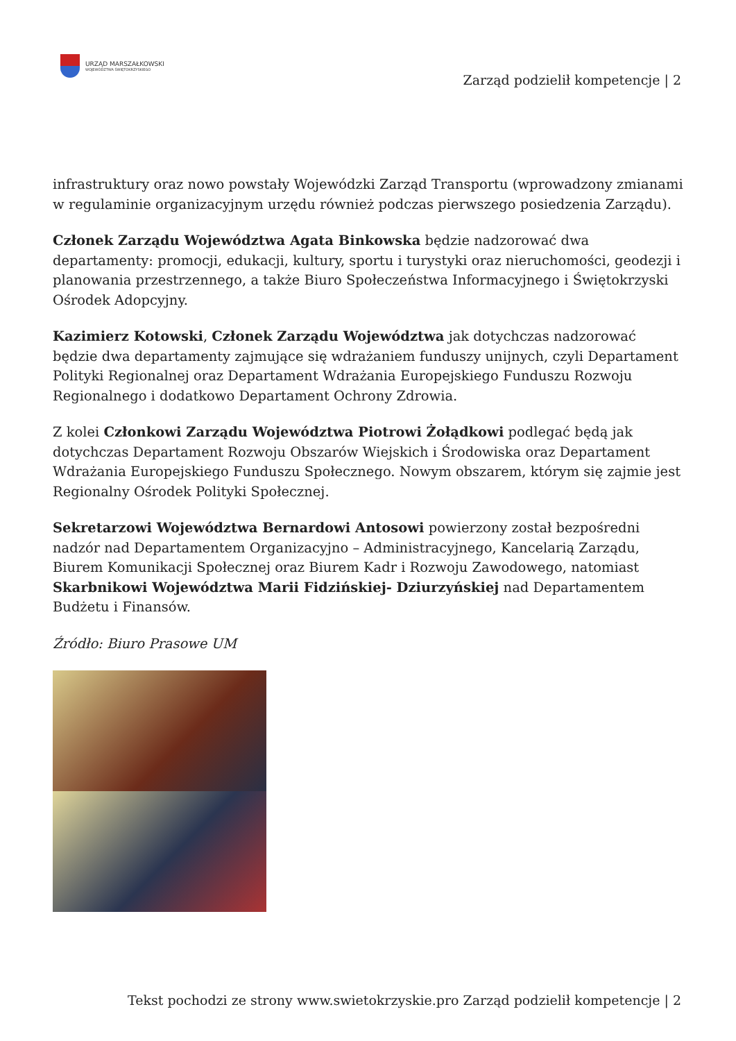URZĄD MARSZAŁKOWSKI
WOJEWÓDZTWA ŚWIĘTOKRZYSKIEGO
Zarząd podzielił kompetencje | 2
infrastruktury oraz nowo powstały Wojewódzki Zarząd Transportu (wprowadzony zmianami w regulaminie organizacyjnym urzędu również podczas pierwszego posiedzenia Zarządu).
Członek Zarządu Województwa Agata Binkowska będzie nadzorować dwa departamenty: promocji, edukacji, kultury, sportu i turystyki oraz nieruchomości, geodezji i planowania przestrzennego, a także Biuro Społeczeństwa Informacyjnego i Świętokrzyski Ośrodek Adopcyjny.
Kazimierz Kotowski, Członek Zarządu Województwa jak dotychczas nadzorować będzie dwa departamenty zajmujące się wdrażaniem funduszy unijnych, czyli Departament Polityki Regionalnej oraz Departament Wdrażania Europejskiego Funduszu Rozwoju Regionalnego i dodatkowo Departament Ochrony Zdrowia.
Z kolei Członkowi Zarządu Województwa Piotrowi Żołądkowi podlegać będą jak dotychczas Departament Rozwoju Obszarów Wiejskich i Środowiska oraz Departament Wdrażania Europejskiego Funduszu Społecznego. Nowym obszarem, którym się zajmie jest Regionalny Ośrodek Polityki Społecznej.
Sekretarzowi Województwa Bernardowi Antosowi powierzony został bezpośredni nadzór nad Departamentem Organizacyjno – Administracyjnego, Kancelarią Zarządu, Biurem Komunikacji Społecznej oraz Biurem Kadr i Rozwoju Zawodowego, natomiast Skarbnikowi Województwa Marii Fidzińskiej- Dziurzyńskiej nad Departamentem Budżetu i Finansów.
Źródło: Biuro Prasowe UM
Tekst pochodzi ze strony www.swietokrzyskie.pro Zarząd podzielił kompetencje | 2